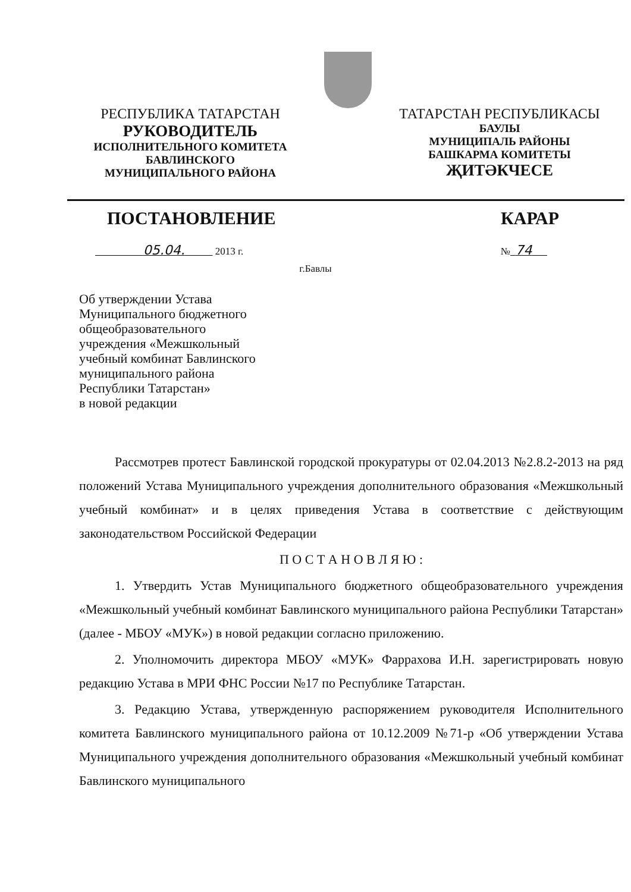РЕСПУБЛИКА ТАТАРСТАН
РУКОВОДИТЕЛЬ
ИСПОЛНИТЕЛЬНОГО КОМИТЕТА
БАВЛИНСКОГО
МУНИЦИПАЛЬНОГО РАЙОНА
ТАТАРСТАН РЕСПУБЛИКАСЫ
БАУЛЫ
МУНИЦИПАЛЬ РАЙОНЫ
БАШКАРМА КОМИТЕТЫ
ҖИТӘКЧЕСЕ
ПОСТАНОВЛЕНИЕ КАРАР
05.04. 2013 г. № 74
г.Бавлы
Об утверждении Устава
Муниципального бюджетного
общеобразовательного
учреждения «Межшкольный
учебный комбинат Бавлинского
муниципального района
Республики Татарстан»
в новой редакции
Рассмотрев протест Бавлинской городской прокуратуры от 02.04.2013 №2.8.2-2013 на ряд положений Устава Муниципального учреждения дополнительного образования «Межшкольный учебный комбинат» и в целях приведения Устава в соответствие с действующим законодательством Российской Федерации
П О С Т А Н О В Л Я Ю :
1. Утвердить Устав Муниципального бюджетного общеобразовательного учреждения «Межшкольный учебный комбинат Бавлинского муниципального района Республики Татарстан» (далее - МБОУ «МУК») в новой редакции согласно приложению.
2. Уполномочить директора МБОУ «МУК» Фаррахова И.Н. зарегистрировать новую редакцию Устава в МРИ ФНС России №17 по Республике Татарстан.
3. Редакцию Устава, утвержденную распоряжением руководителя Исполнительного комитета Бавлинского муниципального района от 10.12.2009 №71-р «Об утверждении Устава Муниципального учреждения дополнительного образования «Межшкольный учебный комбинат Бавлинского муниципального